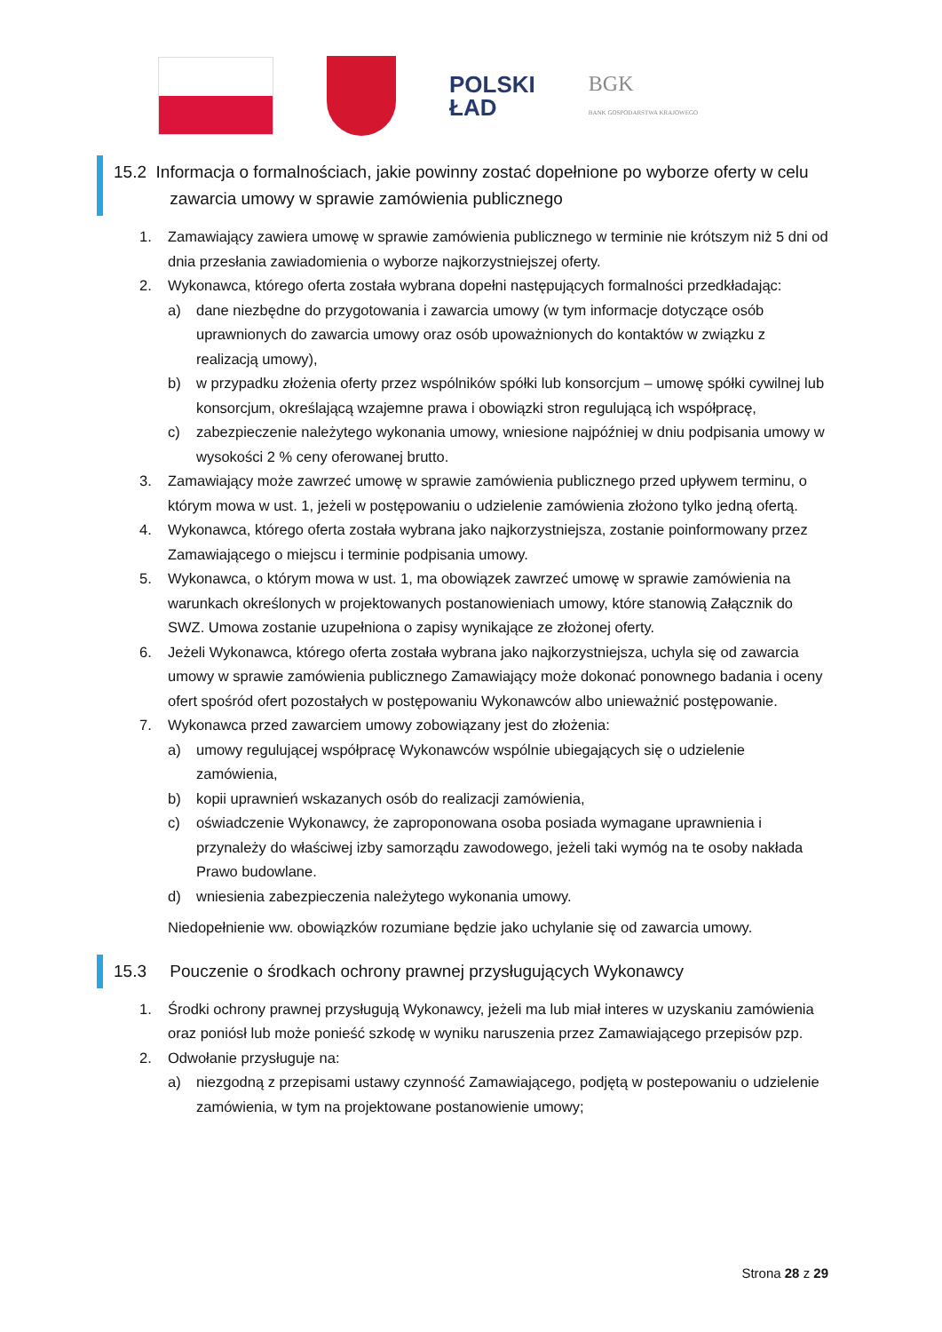POLSKI
ŁAD
BGK
BANK GOSPODARSTWA KRAJOWEGO
15.2 Informacja o formalnościach, jakie powinny zostać dopełnione po wyborze oferty w celu
zawarcia umowy w sprawie zamówienia publicznego
1. Zamawiający zawiera umowę w sprawie zamówienia publicznego w terminie nie krótszym niż 5 dni od dnia przesłania zawiadomienia o wyborze najkorzystniejszej oferty.
2. Wykonawca, którego oferta została wybrana dopełni następujących formalności przedkładając:
a) dane niezbędne do przygotowania i zawarcia umowy (w tym informacje dotyczące osób uprawnionych do zawarcia umowy oraz osób upoważnionych do kontaktów w związku z realizacją umowy),
b) w przypadku złożenia oferty przez wspólników spółki lub konsorcjum – umowę spółki cywilnej lub konsorcjum, określającą wzajemne prawa i obowiązki stron regulującą ich współpracę,
c) zabezpieczenie należytego wykonania umowy, wniesione najpóźniej w dniu podpisania umowy w wysokości 2 % ceny oferowanej brutto.
3. Zamawiający może zawrzeć umowę w sprawie zamówienia publicznego przed upływem terminu, o którym mowa w ust. 1, jeżeli w postępowaniu o udzielenie zamówienia złożono tylko jedną ofertą.
4. Wykonawca, którego oferta została wybrana jako najkorzystniejsza, zostanie poinformowany przez Zamawiającego o miejscu i terminie podpisania umowy.
5. Wykonawca, o którym mowa w ust. 1, ma obowiązek zawrzeć umowę w sprawie zamówienia na warunkach określonych w projektowanych postanowieniach umowy, które stanowią Załącznik do SWZ. Umowa zostanie uzupełniona o zapisy wynikające ze złożonej oferty.
6. Jeżeli Wykonawca, którego oferta została wybrana jako najkorzystniejsza, uchyla się od zawarcia umowy w sprawie zamówienia publicznego Zamawiający może dokonać ponownego badania i oceny ofert spośród ofert pozostałych w postępowaniu Wykonawców albo unieważnić postępowanie.
7. Wykonawca przed zawarciem umowy zobowiązany jest do złożenia:
a) umowy regulującej współpracę Wykonawców wspólnie ubiegających się o udzielenie zamówienia,
b) kopii uprawnień wskazanych osób do realizacji zamówienia,
c) oświadczenie Wykonawcy, że zaproponowana osoba posiada wymagane uprawnienia i przynależy do właściwej izby samorządu zawodowego, jeżeli taki wymóg na te osoby nakłada Prawo budowlane.
d) wniesienia zabezpieczenia należytego wykonania umowy.
Niedopełnienie ww. obowiązków rozumiane będzie jako uchylanie się od zawarcia umowy.
15.3 Pouczenie o środkach ochrony prawnej przysługujących Wykonawcy
1. Środki ochrony prawnej przysługują Wykonawcy, jeżeli ma lub miał interes w uzyskaniu zamówienia oraz poniósł lub może ponieść szkodę w wyniku naruszenia przez Zamawiającego przepisów pzp.
2. Odwołanie przysługuje na:
a) niezgodną z przepisami ustawy czynność Zamawiającego, podjętą w postepowaniu o udzielenie zamówienia, w tym na projektowane postanowienie umowy;
Strona 28 z 29